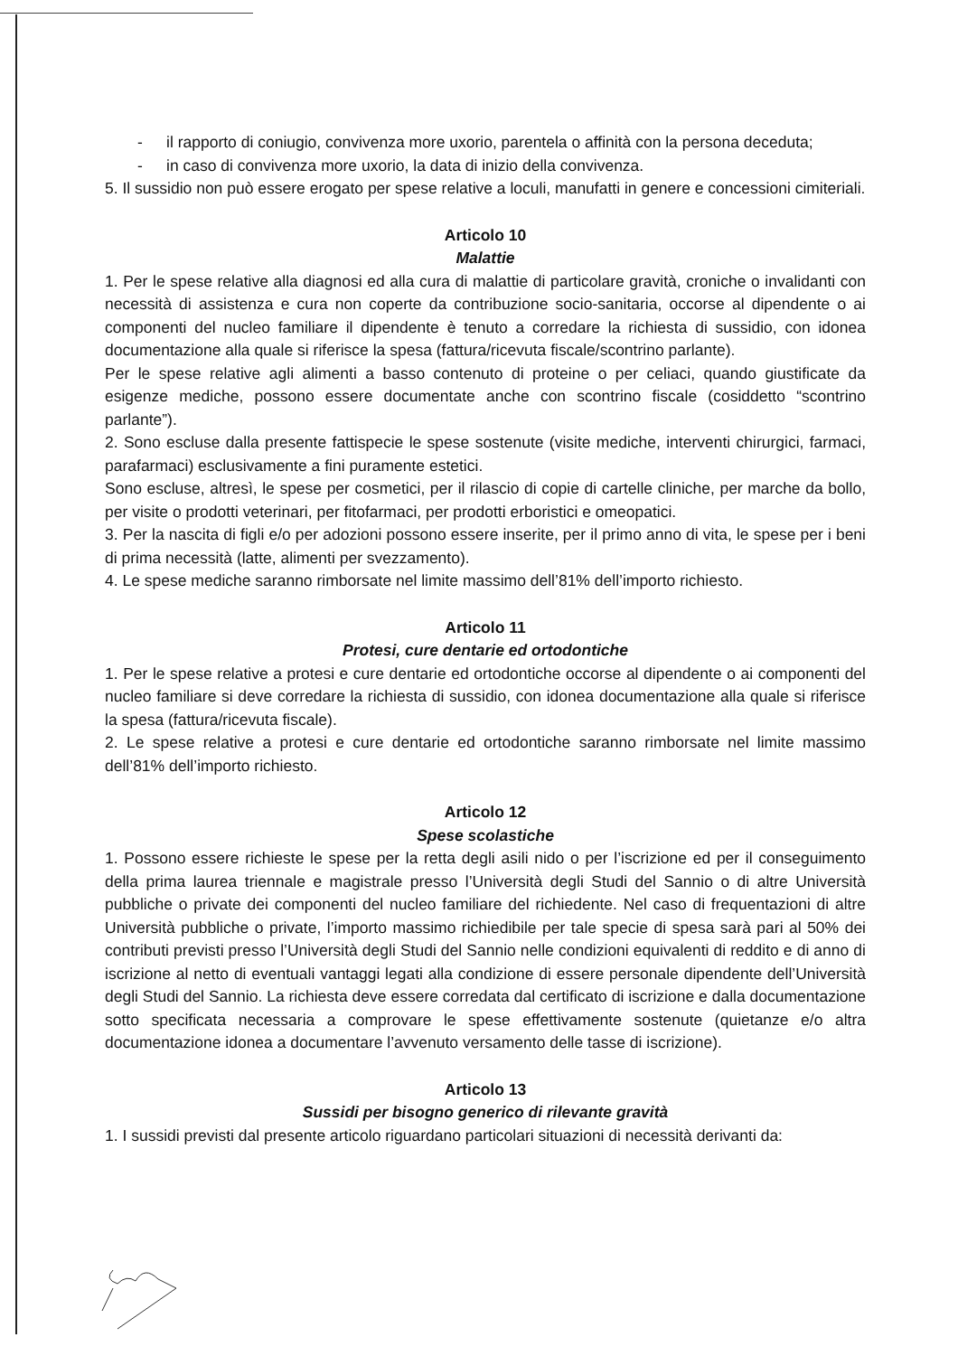- il rapporto di coniugio, convivenza more uxorio, parentela o affinità con la persona deceduta;
- in caso di convivenza more uxorio, la data di inizio della convivenza.
5. Il sussidio non può essere erogato per spese relative a loculi, manufatti in genere e concessioni cimiteriali.
Articolo 10
Malattie
1. Per le spese relative alla diagnosi ed alla cura di malattie di particolare gravità, croniche o invalidanti con necessità di assistenza e cura non coperte da contribuzione socio-sanitaria, occorse al dipendente o ai componenti del nucleo familiare il dipendente è tenuto a corredare la richiesta di sussidio, con idonea documentazione alla quale si riferisce la spesa (fattura/ricevuta fiscale/scontrino parlante).
Per le spese relative agli alimenti a basso contenuto di proteine o per celiaci, quando giustificate da esigenze mediche, possono essere documentate anche con scontrino fiscale (cosiddetto “scontrino parlante”).
2. Sono escluse dalla presente fattispecie le spese sostenute (visite mediche, interventi chirurgici, farmaci, parafarmaci) esclusivamente a fini puramente estetici.
Sono escluse, altresì, le spese per cosmetici, per il rilascio di copie di cartelle cliniche, per marche da bollo, per visite o prodotti veterinari, per fitofarmaci, per prodotti erboristici e omeopatici.
3. Per la nascita di figli e/o per adozioni possono essere inserite, per il primo anno di vita, le spese per i beni di prima necessità (latte, alimenti per svezzamento).
4. Le spese mediche saranno rimborsate nel limite massimo dell’81% dell’importo richiesto.
Articolo 11
Protesi, cure dentarie ed ortodontiche
1. Per le spese relative a protesi e cure dentarie ed ortodontiche occorse al dipendente o ai componenti del nucleo familiare si deve corredare la richiesta di sussidio, con idonea documentazione alla quale si riferisce la spesa (fattura/ricevuta fiscale).
2. Le spese relative a protesi e cure dentarie ed ortodontiche saranno rimborsate nel limite massimo dell’81% dell’importo richiesto.
Articolo 12
Spese scolastiche
1. Possono essere richieste le spese per la retta degli asili nido o per l’iscrizione ed per il conseguimento della prima laurea triennale e magistrale presso l’Università degli Studi del Sannio o di altre Università pubbliche o private dei componenti del nucleo familiare del richiedente. Nel caso di frequentazioni di altre Università pubbliche o private, l’importo massimo richiedibile per tale specie di spesa sarà pari al 50% dei contributi previsti presso l’Università degli Studi del Sannio nelle condizioni equivalenti di reddito e di anno di iscrizione al netto di eventuali vantaggi legati alla condizione di essere personale dipendente dell’Università degli Studi del Sannio. La richiesta deve essere corredata dal certificato di iscrizione e dalla documentazione sotto specificata necessaria a comprovare le spese effettivamente sostenute (quietanze e/o altra documentazione idonea a documentare l’avvenuto versamento delle tasse di iscrizione).
Articolo 13
Sussidi per bisogno generico di rilevante gravità
1. I sussidi previsti dal presente articolo riguardano particolari situazioni di necessità derivanti da: